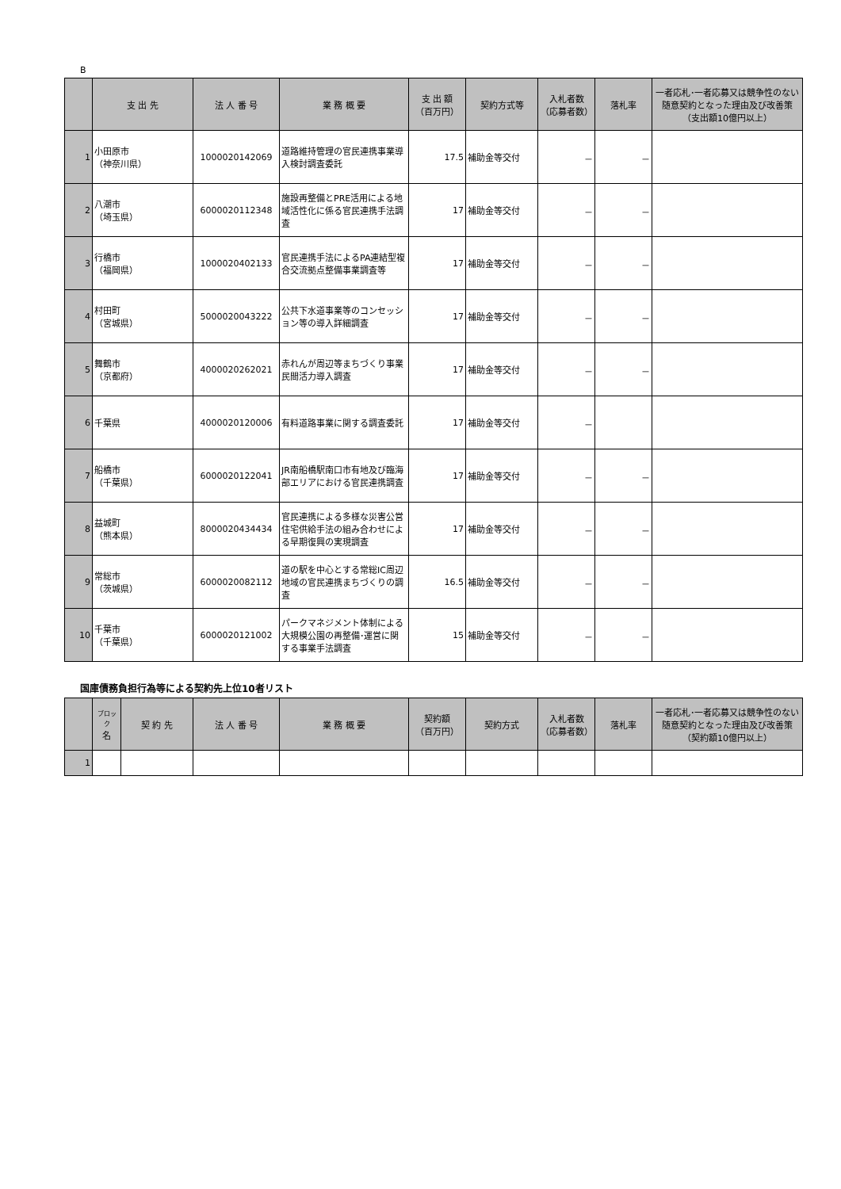B
| | 支 出 先 | 法 人 番 号 | 業 務 概 要 | 支 出 額 （百万円） | 契約方式等 | 入札者数 （応募者数） | 落札率 | 一者応札･一者応募又は競争性のない随意契約となった理由及び改善策 （支出額10億円以上） |
| --- | --- | --- | --- | --- | --- | --- | --- | --- |
| 1 | 小田原市 （神奈川県） | 1000020142069 | 道路維持管理の官民連携事業導入検討調査委託 | 17.5 | 補助金等交付 | － | － | |
| 2 | 八潮市 （埼玉県） | 6000020112348 | 施設再整備とPRE活用による地域活性化に係る官民連携手法調査 | 17 | 補助金等交付 | － | － | |
| 3 | 行橋市 （福岡県） | 1000020402133 | 官民連携手法によるPA連結型複合交流拠点整備事業調査等 | 17 | 補助金等交付 | － | － | |
| 4 | 村田町 （宮城県） | 5000020043222 | 公共下水道事業等のコンセッション等の導入詳細調査 | 17 | 補助金等交付 | － | － | |
| 5 | 舞鶴市 （京都府） | 4000020262021 | 赤れんが周辺等まちづくり事業民間活力導入調査 | 17 | 補助金等交付 | － | － | |
| 6 | 千葉県 | 4000020120006 | 有料道路事業に関する調査委託 | 17 | 補助金等交付 | － | | |
| 7 | 船橋市 （千葉県） | 6000020122041 | JR南船橋駅南口市有地及び臨海部エリアにおける官民連携調査 | 17 | 補助金等交付 | － | － | |
| 8 | 益城町 （熊本県） | 8000020434434 | 官民連携による多様な災害公営住宅供給手法の組み合わせによる早期復興の実現調査 | 17 | 補助金等交付 | － | － | |
| 9 | 常総市 （茨城県） | 6000020082112 | 道の駅を中心とする常総IC周辺地域の官民連携まちづくりの調査 | 16.5 | 補助金等交付 | － | － | |
| 10 | 千葉市 （千葉県） | 6000020121002 | パークマネジメント体制による大規模公園の再整備･運営に関する事業手法調査 | 15 | 補助金等交付 | － | － | |
国庫債務負担行為等による契約先上位10者リスト
| | ブロック 名 | 契 約 先 | 法 人 番 号 | 業 務 概 要 | 契約額 （百万円） | 契約方式 | 入札者数 （応募者数） | 落札率 | 一者応札･一者応募又は競争性のない随意契約となった理由及び改善策 （契約額10億円以上） |
| --- | --- | --- | --- | --- | --- | --- | --- | --- | --- |
| 1 | | | | | | | | | |